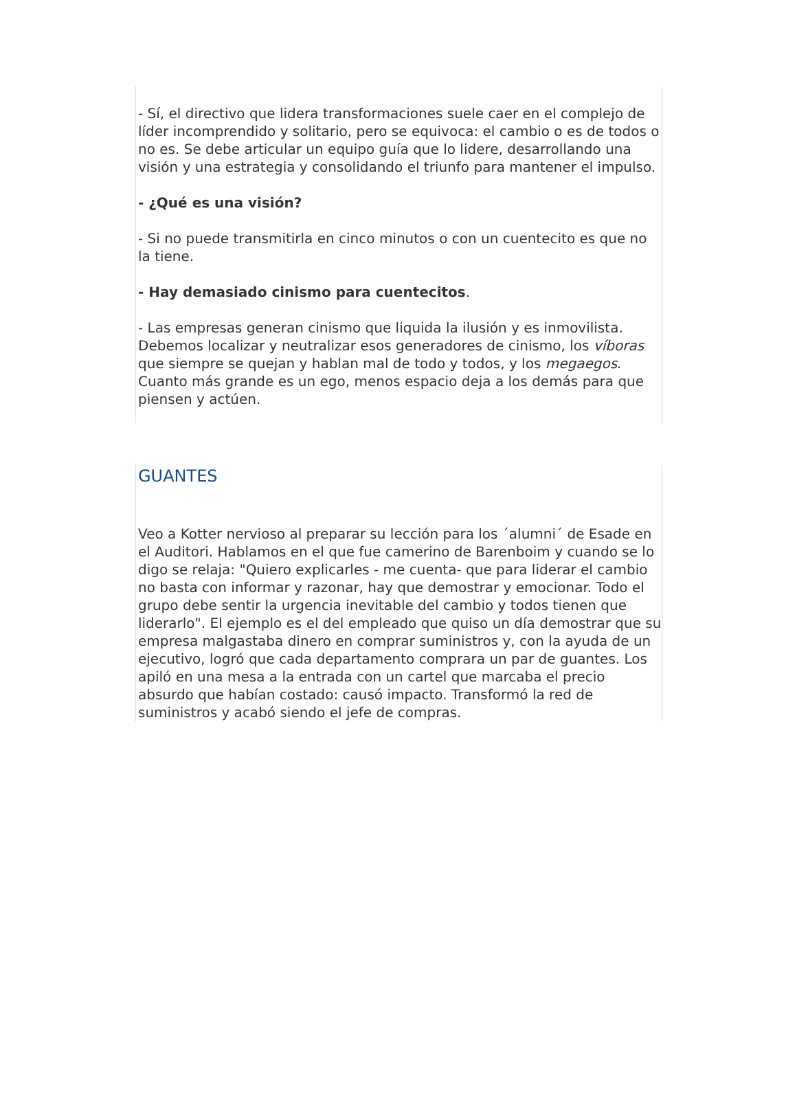- Sí, el directivo que lidera transformaciones suele caer en el complejo de líder incomprendido y solitario, pero se equivoca: el cambio o es de todos o no es. Se debe articular un equipo guía que lo lidere, desarrollando una visión y una estrategia y consolidando el triunfo para mantener el impulso.
- ¿Qué es una visión?
- Si no puede transmitirla en cinco minutos o con un cuentecito es que no la tiene.
- Hay demasiado cinismo para cuentecitos.
- Las empresas generan cinismo que liquida la ilusión y es inmovilista. Debemos localizar y neutralizar esos generadores de cinismo, los víboras que siempre se quejan y hablan mal de todo y todos, y los megaegos. Cuanto más grande es un ego, menos espacio deja a los demás para que piensen y actúen.
GUANTES
Veo a Kotter nervioso al preparar su lección para los ´alumni´ de Esade en el Auditori. Hablamos en el que fue camerino de Barenboim y cuando se lo digo se relaja: "Quiero explicarles - me cuenta- que para liderar el cambio no basta con informar y razonar, hay que demostrar y emocionar. Todo el grupo debe sentir la urgencia inevitable del cambio y todos tienen que liderarlo". El ejemplo es el del empleado que quiso un día demostrar que su empresa malgastaba dinero en comprar suministros y, con la ayuda de un ejecutivo, logró que cada departamento comprara un par de guantes. Los apiló en una mesa a la entrada con un cartel que marcaba el precio absurdo que habían costado: causó impacto. Transformó la red de suministros y acabó siendo el jefe de compras.